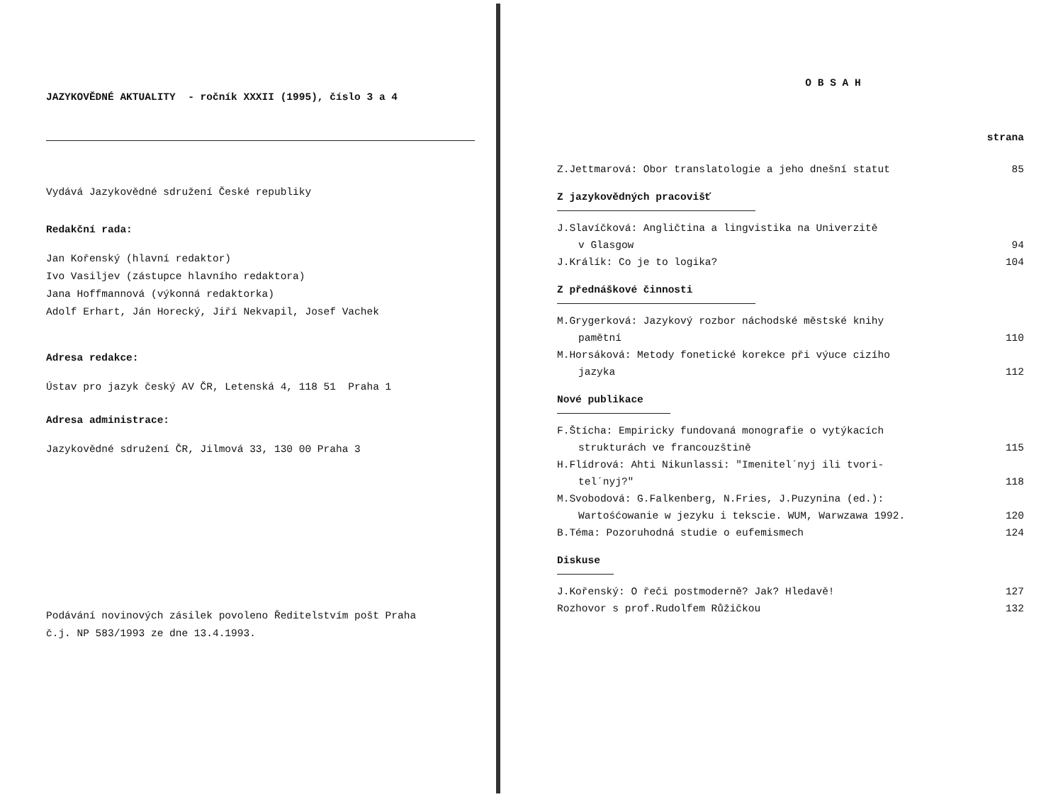JAZYKOVĚDNÉ AKTUALITY - ročník XXXII (1995), číslo 3 a 4
Vydává Jazykovědné sdružení České republiky
Redakční rada:
Jan Kořenský (hlavní redaktor)
Ivo Vasiljev (zástupce hlavního redaktora)
Jana Hoffmannová (výkonná redaktorka)
Adolf Erhart, Ján Horecký, Jiří Nekvapil, Josef Vachek
Adresa redakce:
Ústav pro jazyk český AV ČR, Letenská 4, 118 51 Praha 1
Adresa administrace:
Jazykovědné sdružení ČR, Jilmová 33, 130 00 Praha 3
Podávání novinových zásilek povoleno Ředitelstvím pošt Praha
č.j. NP 583/1993 ze dne 13.4.1993.
O B S A H
strana
Z.Jettmarová: Obor translatologie a jeho dnešní statut 85
Z jazykovědných pracovišť
J.Slavíčková: Angličtina a lingvistika na Univerzitě
v Glasgow 94
J.Králík: Co je to logika? 104
Z přednáškové činnosti
M.Grygerková: Jazykový rozbor náchodské městské knihy
pamětní 110
M.Horsáková: Metody fonetické korekce při výuce cizího
jazyka 112
Nové publikace
F.Štícha: Empiricky fundovaná monografie o vytýkacích
strukturách ve francouzštině 115
H.Flídrová: Ahti Nikunlassi: "Imenitel´nyj ili tvori-
tel´nyj?" 118
M.Svobodová: G.Falkenberg, N.Fries, J.Puzynina (ed.):
Wartośćowanie w jezyku i tekscie. WUM, Warwzawa 1992. 120
B.Téma: Pozoruhodná studie o eufemismech 124
Diskuse
J.Kořenský: O řeči postmoderně? Jak? Hledavě! 127
Rozhovor s prof.Rudolfem Růžičkou 132